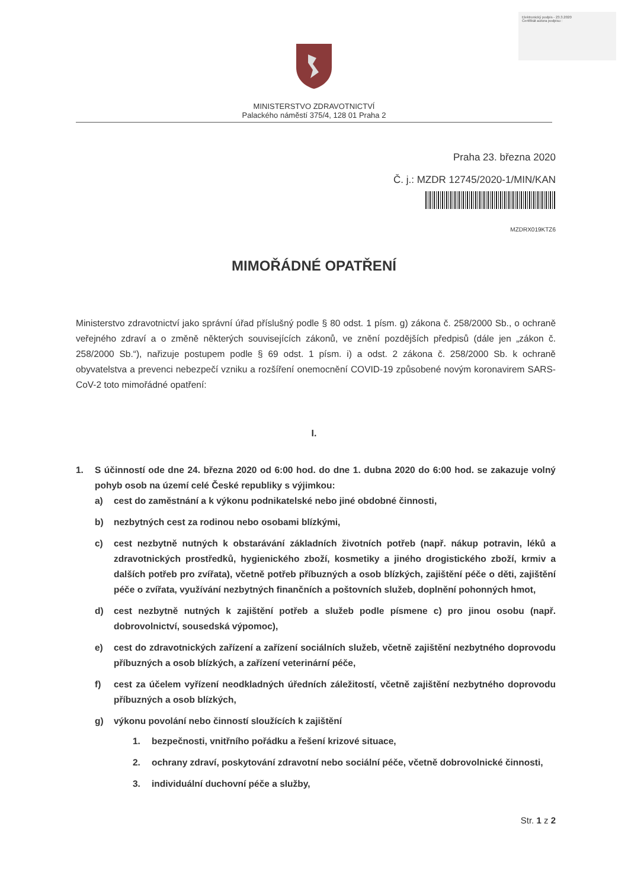Elektronický podpis - 23.3.2020
Certifikát autora podpisu :
MINISTERSTVO ZDRAVOTNICTVÍ
Palackého náměstí 375/4, 128 01 Praha 2
Praha 23. března 2020
Č. j.: MZDR 12745/2020-1/MIN/KAN
MZDRX019KTZ6
MIMOŘÁDNÉ OPATŘENÍ
Ministerstvo zdravotnictví jako správní úřad příslušný podle § 80 odst. 1 písm. g) zákona č. 258/2000 Sb., o ochraně veřejného zdraví a o změně některých souvisejících zákonů, ve znění pozdějších předpisů (dále jen „zákon č. 258/2000 Sb.“), nařizuje postupem podle § 69 odst. 1 písm. i) a odst. 2 zákona č. 258/2000 Sb. k ochraně obyvatelstva a prevenci nebezpečí vzniku a rozšíření onemocnění COVID-19 způsobené novým koronavirem SARS-CoV-2 toto mimořádné opatření:
I.
1. S účinností ode dne 24. března 2020 od 6:00 hod. do dne 1. dubna 2020 do 6:00 hod. se zakazuje volný pohyb osob na území celé České republiky s výjimkou:
a) cest do zaměstnání a k výkonu podnikatelské nebo jiné obdobné činnosti,
b) nezbytných cest za rodinou nebo osobami blízkými,
c) cest nezbytně nutných k obstarávání základních životních potřeb (např. nákup potravin, léků a zdravotnických prostředků, hygienického zboží, kosmetiky a jiného drogistického zboží, krmiv a dalších potřeb pro zvířata), včetně potřeb příbuzných a osob blízkých, zajištění péče o děti, zajištění péče o zvířata, využívání nezbytných finančních a poštovních služeb, doplnění pohonných hmot,
d) cest nezbytně nutných k zajištění potřeb a služeb podle písmene c) pro jinou osobu (např. dobrovolnictví, sousedská výpomoc),
e) cest do zdravotnických zařízení a zařízení sociálních služeb, včetně zajištění nezbytného doprovodu příbuzných a osob blízkých, a zařízení veterinární péče,
f) cest za účelem vyřízení neodkladných úředních záležitostí, včetně zajištění nezbytného doprovodu příbuzných a osob blízkých,
g) výkonu povolání nebo činností sloužících k zajištění
1. bezpečnosti, vnitřního pořádku a řešení krizové situace,
2. ochrany zdraví, poskytování zdravotní nebo sociální péče, včetně dobrovolnické činnosti,
3. individuální duchovní péče a služby,
Str. 1 z 2